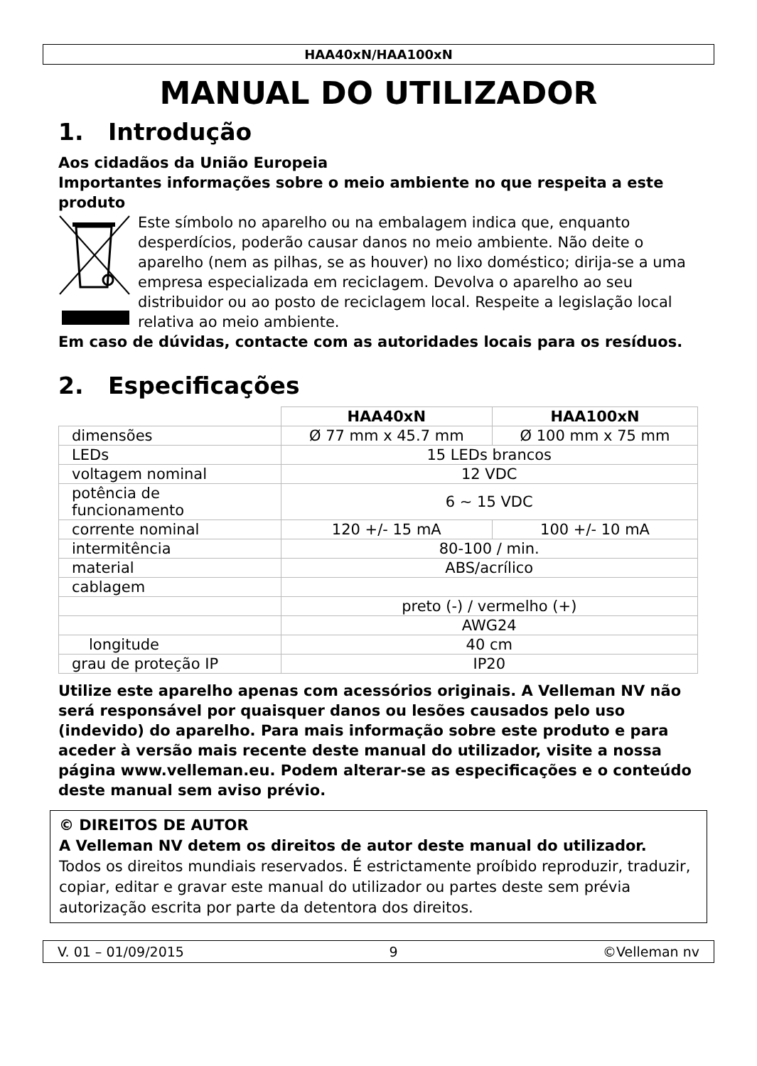HAA40xN/HAA100xN
MANUAL DO UTILIZADOR
1. Introdução
Aos cidadãos da União Europeia
Importantes informações sobre o meio ambiente no que respeita a este produto
Este símbolo no aparelho ou na embalagem indica que, enquanto desperdícios, poderão causar danos no meio ambiente. Não deite o aparelho (nem as pilhas, se as houver) no lixo doméstico; dirija-se a uma empresa especializada em reciclagem. Devolva o aparelho ao seu distribuidor ou ao posto de reciclagem local. Respeite a legislação local relativa ao meio ambiente.
Em caso de dúvidas, contacte com as autoridades locais para os resíduos.
2. Especificações
| | HAA40xN | HAA100xN |
| --- | --- | --- |
| dimensões | Ø 77 mm x 45.7 mm | Ø 100 mm x 75 mm |
| LEDs | 15 LEDs brancos | |
| voltagem nominal | 12 VDC | |
| potência de funcionamento | 6 ~ 15 VDC | |
| corrente nominal | 120 +/- 15 mA | 100 +/- 10 mA |
| intermitência | 80-100 / min. | |
| material | ABS/acrílico | |
| cablagem | | |
| | preto (-) / vermelho (+) | |
| | AWG24 | |
| longitude | 40 cm | |
| grau de proteção IP | IP20 | |
Utilize este aparelho apenas com acessórios originais. A Velleman NV não será responsável por quaisquer danos ou lesões causados pelo uso (indevido) do aparelho. Para mais informação sobre este produto e para aceder à versão mais recente deste manual do utilizador, visite a nossa página www.velleman.eu. Podem alterar-se as especificações e o conteúdo deste manual sem aviso prévio.
© DIREITOS DE AUTOR
A Velleman NV detem os direitos de autor deste manual do utilizador.
Todos os direitos mundiais reservados. É estrictamente proíbido reproduzir, traduzir, copiar, editar e gravar este manual do utilizador ou partes deste sem prévia autorização escrita por parte da detentora dos direitos.
V. 01 – 01/09/2015 9 ©Velleman nv